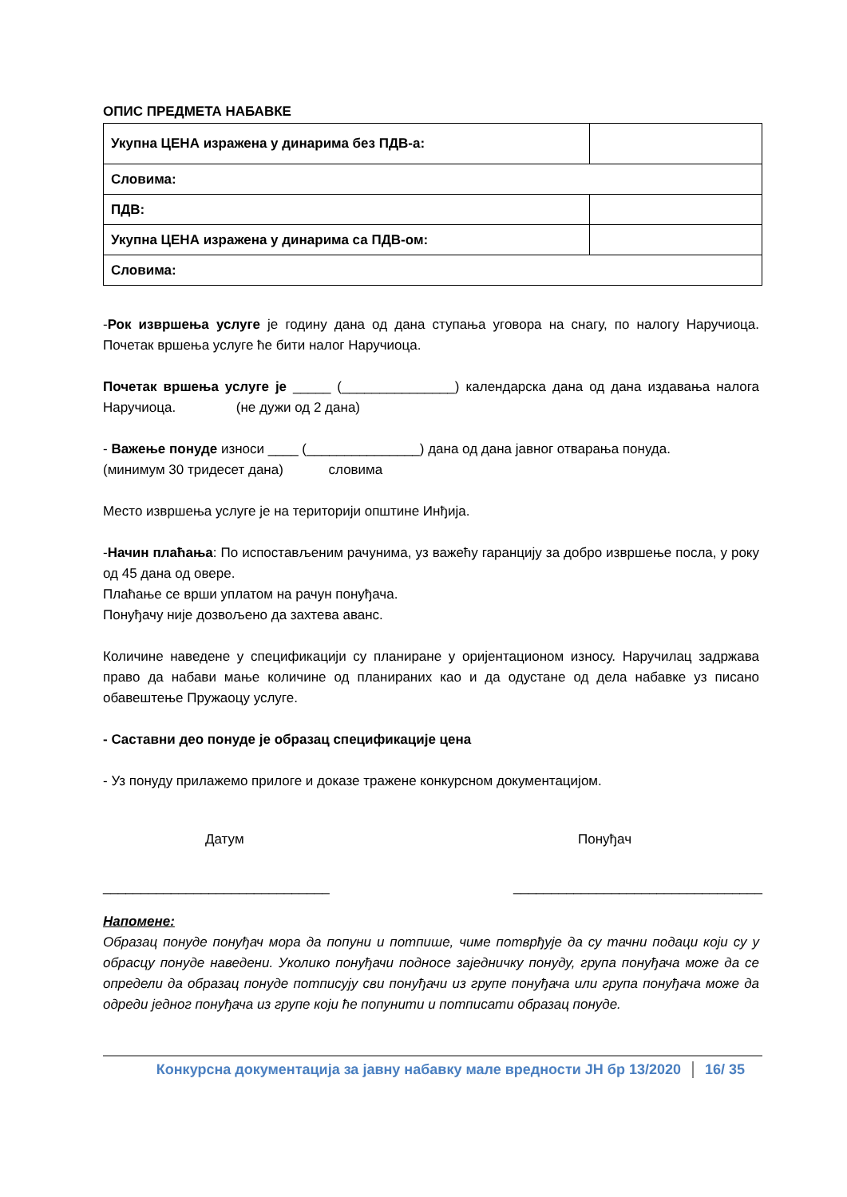ОПИС ПРЕДМЕТА НАБАВКЕ
| Укупна ЦЕНА изражена у динарима без ПДВ-а: | |
| Словима: | |
| ПДВ: | |
| Укупна ЦЕНА изражена у динарима са ПДВ-ом: | |
| Словима: | |
-Рок извршења услуге је годину дана од дана ступања уговора на снагу, по налогу Наручиоца. Почетак вршења услуге ће бити налог Наручиоца.
Почетак вршења услуге је _____ (_______________) календарска дана од дана издавања налога Наручиоца. (не дужи од 2 дана)
- Важење понуде износи ____ (_______________) дана од дана јавног отварања понуда.
(минимум 30 тридесет дана) словима
Место извршења услуге је на територији општине Инђија.
-Начин плаћања: По испостављеним рачунима, уз важећу гаранцију за добро извршење посла, у року од 45 дана од овере.
Плаћање се врши уплатом на рачун понуђача.
Понуђачу није дозвољено да захтева аванс.
Количине наведене у спецификацији су планиране у оријентационом износу. Наручилац задржава право да набави мање количине од планираних као и да одустане од дела набавке уз писано обавештење Пружаоцу услуге.
- Саставни део понуде је образац спецификације цена
- Уз понуду прилажемо прилоге и доказе тражене конкурсном документацијом.
Датум Понуђач
______________________________ _________________________________
Напомене:
Образац понуде понуђач мора да попуни и потпише, чиме потврђује да су тачни подаци који су у обрасцу понуде наведени. Уколико понуђачи подносе заједничку понуду, група понуђача може да се определи да образац понуде потписују сви понуђачи из групе понуђача или група понуђача може да одреди једног понуђача из групе који ће попунити и потписати образац понуде.
Конкурсна документација за јавну набавку мале вредности ЈН бр 13/2020 16/ 35